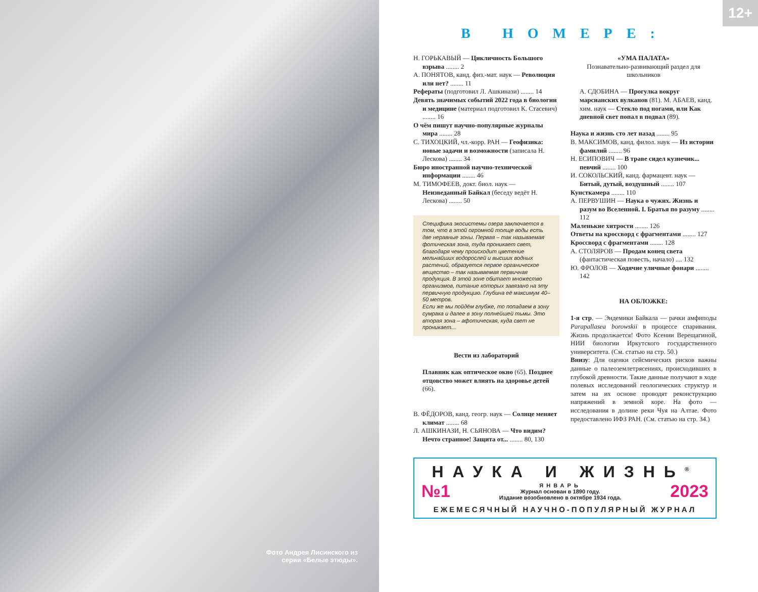Фото Андрея Лисинского из серии «Белые этюды».
12+
В НОМЕРЕ:
Н. ГОРЬКАВЫЙ — Цикличность Большого взрыва ........ 2
А. ПОНЯТОВ, канд. физ.-мат. наук — Революция или нет? ........ 11
Рефераты (подготовил Л. Ашкинази) ........ 14
Девять значимых событий 2022 года в биологии и медицине (материал подготовил К. Стасевич) ........ 16
О чём пишут научно-популярные журналы мира ........ 28
С. ТИХОЦКИЙ, чл.-корр. РАН — Геофизика: новые задачи и возможности (записала Н. Лескова) ........ 34
Бюро иностранной научно-технической информации ........ 46
М. ТИМОФЕЕВ, докт. биол. наук — Неизведанный Байкал (беседу ведёт Н. Лескова) ........ 50
Специфика экосистемы озера заключается в том, что в этой огромной толще воды есть две неравные зоны. Первая – так называемая фотическая зона, туда проникает свет, благодаря чему происходит цветение мельчайших водорослей и высших водных растений, образуется первое органическое вещество – так называемая первичная продукция. В этой зоне обитает множество организмов, питание которых завязано на эту первичную продукцию. Глубина её максимум 40–50 метров.
Если же мы пойдём глубже, то попадаем в зону сумрака и далее в зону полнейшей тьмы. Это вторая зона – афотическая, куда свет не проникает...
Вести из лабораторий
Плавник как оптическое окно (65). Позднее отцовство может влиять на здоровье детей (66).
В. ФЁДОРОВ, канд. геогр. наук — Солнце меняет климат ........ 68
Л. АШКИНАЗИ, Н. СЬЯНОВА — Что видим? Нечто странное! Защита от... ........ 80, 130
«УМА ПАЛАТА»
Познавательно-развивающий раздел для школьников
А. СДОБИНА — Прогулка вокруг марсианских вулканов (81). М. АБАЕВ, канд. хим. наук — Стекло под ногами, или Как дневной свет попал в подвал (89).
Наука и жизнь сто лет назад ........ 95
В. МАКСИМОВ, канд. филол. наук — Из истории фамилий ........ 96
Н. ЕСИПОВИЧ — В траве сидел кузнечик... певчий ........ 100
И. СОКОЛЬСКИЙ, канд. фармацевт. наук — Битый, дутый, воздушный ........ 107
Кунсткамера ........ 110
А. ПЕРВУШИН — Наука о чужих. Жизнь и разум во Вселенной. I. Братья по разуму ........ 112
Маленькие хитрости ........ 126
Ответы на кроссворд с фрагментами ........ 127
Кроссворд с фрагментами ........ 128
А. СТОЛЯРОВ — Продам конец света (фантастическая повесть, начало) .... 132
Ю. ФРОЛОВ — Ходячие уличные фонари ........ 142
НА ОБЛОЖКЕ:
1-я стр. — Эндемики Байкала — рачки амфиподы Parapallasea borowskii в процессе спаривания. Жизнь продолжается! Фото Ксении Верещагиной, НИИ биологии Иркутского государственного университета. (См. статью на стр. 50.)
Внизу: Для оценки сейсмических рисков важны данные о палеоземлетрясениях, происходивших в глубокой древности. Такие данные получают в ходе полевых исследований геологических структур и затем на их основе проводят реконструкцию напряжений в земной коре. На фото — исследования в долине реки Чуя на Алтае. Фото предоставлено ИФЗ РАН. (См. статью на стр. 34.)
НАУКА И ЖИЗНЬ<sup>®</sup>
№1
ЯНВАРЬ
Журнал основан в 1890 году.
Издание возобновлено в октябре 1934 года.
2023
ЕЖЕМЕСЯЧНЫЙ НАУЧНО-ПОПУЛЯРНЫЙ ЖУРНАЛ